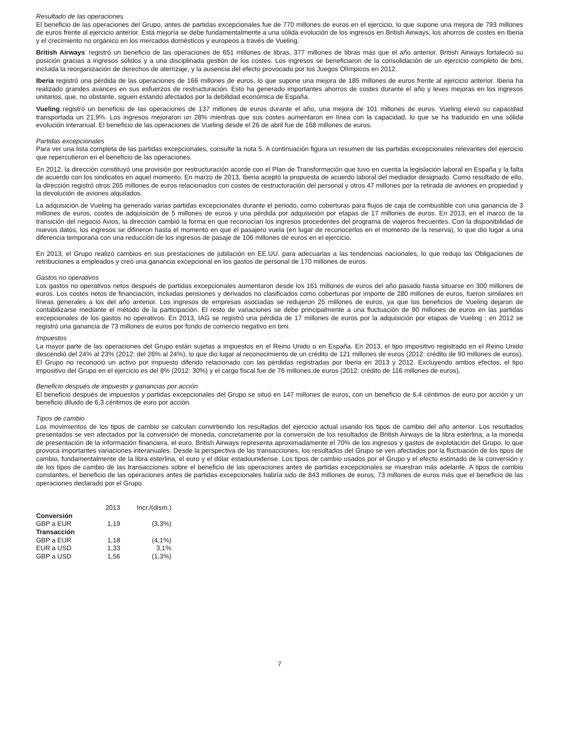Resultado de las operaciones
El beneficio de las operaciones del Grupo, antes de partidas excepcionales fue de 770 millones de euros en el ejercicio, lo que supone una mejora de 793 millones de euros frente al ejercicio anterior. Esta mejoría se debe fundamentalmente a una sólida evolución de los ingresos en British Airways, los ahorros de costes en Iberia y el crecimiento no orgánico en los mercados domésticos y europeos a través de Vueling.
British Airways' registró un beneficio de las operaciones de 651 millones de libras, 377 millones de libras más que el año anterior. British Airways fortaleció su posición gracias a ingresos sólidos y a una disciplinada gestión de los costes. Los ingresos se beneficiaron de la consolidación de un ejercicio completo de bmi, incluida la reorganización de derechos de aterrizaje, y la ausencia del efecto provocado por los Juegos Olímpicos en 2012.
Iberia registró una pérdida de las operaciones de 166 millones de euros, lo que supone una mejora de 185 millones de euros frente al ejercicio anterior. Iberia ha realizado grandes avances en sus esfuerzos de restructuración. Esto ha generado importantes ahorros de costes durante el año y leves mejoras en los ingresos unitarios, que, no obstante, siguen estando afectados por la debilidad económica de España.
Vueling registró un beneficio de las operaciones de 137 millones de euros durante el año, una mejora de 101 millones de euros. Vueling elevó su capacidad transportada un 21,9%. Los ingresos mejoraron un 28% mientras que sus costes aumentaron en línea con la capacidad, lo que se ha traducido en una sólida evolución interanual. El beneficio de las operaciones de Vueling desde el 26 de abril fue de 168 millones de euros.
Partidas excepcionales
Para ver una lista completa de las partidas excepcionales, consulte la nota 5. A continuación figura un resumen de las partidas excepcionales relevantes del ejercicio que repercutieron en el beneficio de las operaciones.
En 2012, la dirección constituyó una provisión por restructuración acorde con el Plan de Transformación que tuvo en cuenta la legislación laboral en España y la falta de acuerdo con los sindicatos en aquel momento. En marzo de 2013, Iberia aceptó la propuesta de acuerdo laboral del mediador designado. Como resultado de ello, la dirección registró otros 265 millones de euros relacionados con costes de restructuración del personal y otros 47 millones por la retirada de aviones en propiedad y la devolución de aviones alquilados.
La adquisición de Vueling ha generado varias partidas excepcionales durante el periodo, como coberturas para flujos de caja de combustible con una ganancia de 3 millones de euros, costes de adquisición de 5 millones de euros y una pérdida por adquisición por etapas de 17 millones de euros. En 2013, en el marco de la transición del negocio Avios, la dirección cambió la forma en que reconocían los ingresos procedentes del programa de viajeros frecuentes. Con la disponibilidad de nuevos datos, los ingresos se difirieron hasta el momento en que el pasajero vuela (en lugar de reconocerlos en el momento de la reserva), lo que dio lugar a una diferencia temporaria con una reducción de los ingresos de pasaje de 106 millones de euros en el ejercicio.
En 2013, el Grupo realizó cambios en sus prestaciones de jubilación en EE.UU. para adecuarlas a las tendencias nacionales, lo que redujo las Obligaciones de retribuciones a empleados y creó una ganancia excepcional en los gastos de personal de 170 millones de euros.
Gastos no operativos
Los gastos no operativos netos después de partidas excepcionales aumentaron desde los 161 millones de euros del año pasado hasta situarse en 300 millones de euros. Los costes netos de financiación, incluidas pensiones y derivados no clasificados como coberturas por importe de 280 millones de euros, fueron similares en líneas generales a los del año anterior. Los ingresos de empresas asociadas se redujeron 25 millones de euros, ya que los beneficios de Vueling dejaron de contabilizarse mediante el método de la participación. El resto de variaciones se debe principalmente a una fluctuación de 90 millones de euros en las partidas excepcionales de los gastos no operativos. En 2013, IAG se registró una pérdida de 17 millones de euros por la adquisición por etapas de Vueling ; en 2012 se registró una ganancia de 73 millones de euros por fondo de comercio negativo en bmi.
Impuestos
La mayor parte de las operaciones del Grupo están sujetas a impuestos en el Reino Unido o en España. En 2013, el tipo impositivo registrado en el Reino Unido descendió del 24% al 23% (2012: del 26% al 24%), lo que dio lugar al reconocimiento de un crédito de 121 millones de euros (2012: crédito de 90 millones de euros). El Grupo no reconoció un activo por impuesto diferido relacionado con las pérdidas registradas por Iberia en 2013 y 2012. Excluyendo ambos efectos, el tipo impositivo del Grupo en el ejercicio es del 8% (2012: 30%) y el cargo fiscal fue de 76 millones de euros (2012: crédito de 116 millones de euros).
Beneficio después de impuesto y ganancias por acción
El beneficio después de impuestos y partidas excepcionales del Grupo se situó en 147 millones de euros, con un beneficio de 6,4 céntimos de euro por acción y un beneficio diluido de 6,3 céntimos de euro por acción.
Tipos de cambio
Los movimientos de los tipos de cambio se calculan convirtiendo los resultados del ejercicio actual usando los tipos de cambio del año anterior. Los resultados presentados se ven afectados por la conversión de moneda, concretamente por la conversión de los resultados de British Airways de la libra esterlina, a la moneda de presentación de la información financiera, el euro. British Airways representa aproximadamente el 70% de los ingresos y gastos de explotación del Grupo, lo que provoca importantes variaciones interanuales. Desde la perspectiva de las transacciones, los resultados del Grupo se ven afectados por la fluctuación de los tipos de cambio, fundamentalmente de la libra esterlina, el euro y el dólar estadounidense. Los tipos de cambio usados por el Grupo y el efecto estimado de la conversión y de los tipos de cambio de las transacciones sobre el beneficio de las operaciones antes de partidas excepcionales se muestran más adelante. A tipos de cambio constantes, el beneficio de las operaciones antes de partidas excepcionales habría sido de 843 millones de euros, 73 millones de euros más que el beneficio de las operaciones declarado por el Grupo.
| | 2013 | Incr./(dism.) |
| --- | --- | --- |
| Conversión | | |
| GBP a EUR | 1,19 | (3,3%) |
| Transacción | | |
| GBP a EUR | 1,18 | (4,1%) |
| EUR a USD | 1,33 | 3,1% |
| GBP a USD | 1,56 | (1,3%) |
7